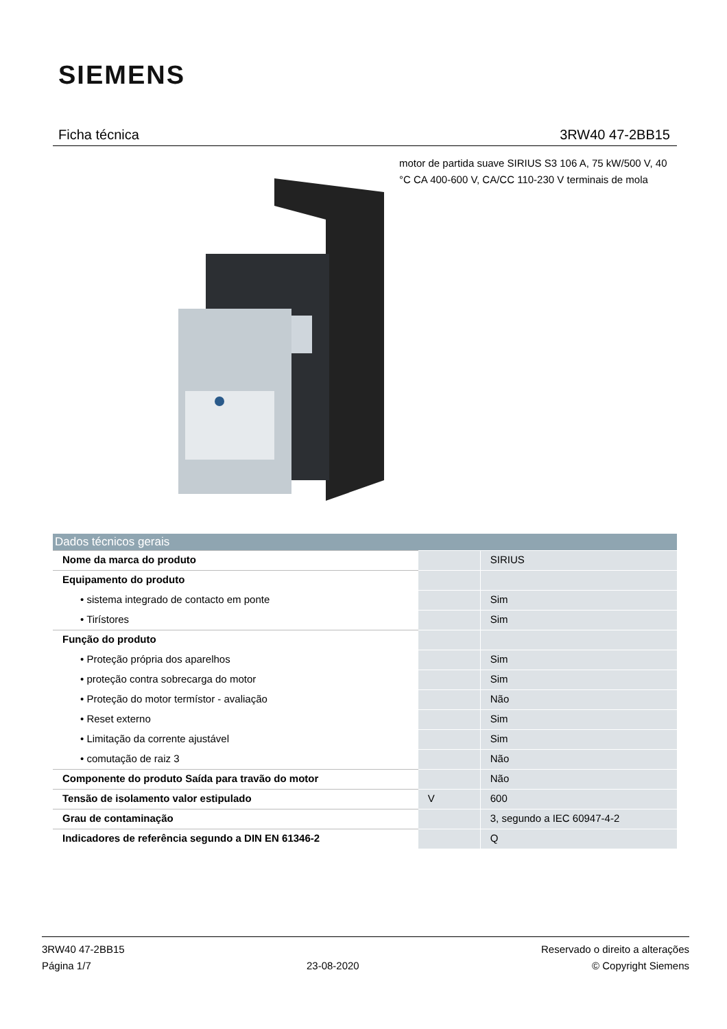SIEMENS
Ficha técnica 3RW40 47-2BB15
motor de partida suave SIRIUS S3 106 A, 75 kW/500 V, 40 °C CA 400-600 V, CA/CC 110-230 V terminais de mola
| Dados técnicos gerais | | |
| --- | --- | --- |
| Nome da marca do produto | | SIRIUS |
| Equipamento do produto | | |
| • sistema integrado de contacto em ponte | | Sim |
| • Tirístores | | Sim |
| Função do produto | | |
| • Proteção própria dos aparelhos | | Sim |
| • proteção contra sobrecarga do motor | | Sim |
| • Proteção do motor termístor - avaliação | | Não |
| • Reset externo | | Sim |
| • Limitação da corrente ajustável | | Sim |
| • comutação de raiz 3 | | Não |
| Componente do produto Saída para travão do motor | | Não |
| Tensão de isolamento valor estipulado | V | 600 |
| Grau de contaminação | | 3, segundo a IEC 60947-4-2 |
| Indicadores de referência segundo a DIN EN 61346-2 | | Q |
3RW40 47-2BB15
Página 1/7
23-08-2020
Reservado o direito a alterações
© Copyright Siemens